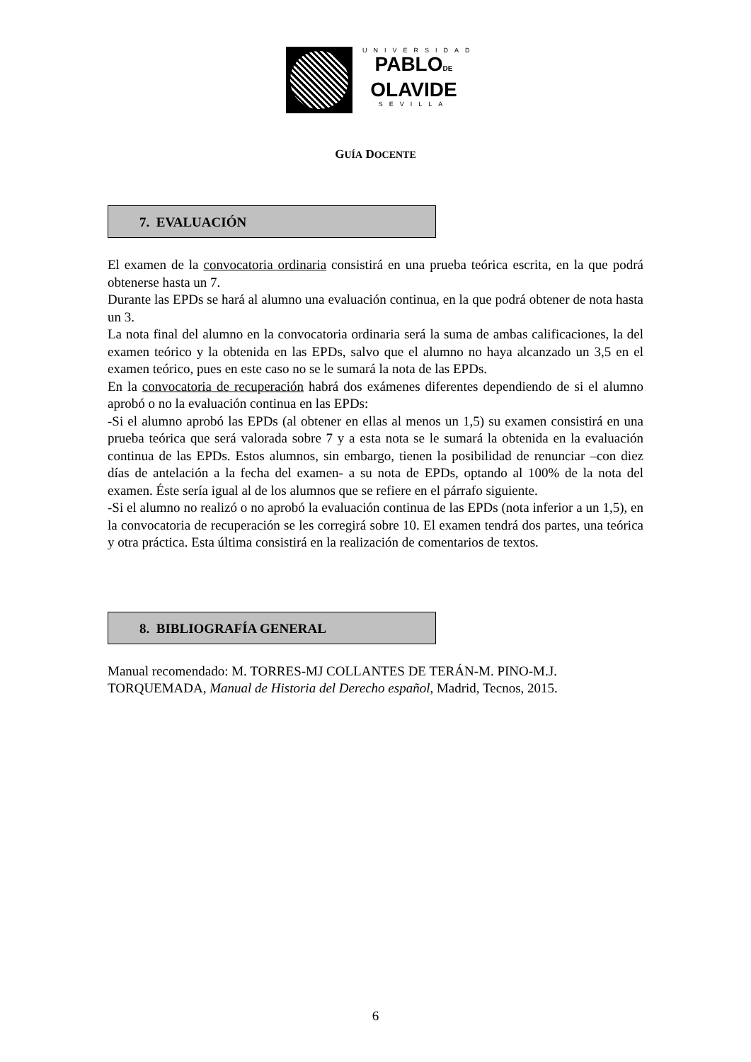UNIVERSIDAD
PABLODE
OLAVIDE
SEVILLA
GUÍA DOCENTE
7. EVALUACIÓN
El examen de la convocatoria ordinaria consistirá en una prueba teórica escrita, en la que podrá obtenerse hasta un 7.
Durante las EPDs se hará al alumno una evaluación continua, en la que podrá obtener de nota hasta un 3.
La nota final del alumno en la convocatoria ordinaria será la suma de ambas calificaciones, la del examen teórico y la obtenida en las EPDs, salvo que el alumno no haya alcanzado un 3,5 en el examen teórico, pues en este caso no se le sumará la nota de las EPDs.
En la convocatoria de recuperación habrá dos exámenes diferentes dependiendo de si el alumno aprobó o no la evaluación continua en las EPDs:
-Si el alumno aprobó las EPDs (al obtener en ellas al menos un 1,5) su examen consistirá en una prueba teórica que será valorada sobre 7 y a esta nota se le sumará la obtenida en la evaluación continua de las EPDs. Estos alumnos, sin embargo, tienen la posibilidad de renunciar –con diez días de antelación a la fecha del examen- a su nota de EPDs, optando al 100% de la nota del examen. Éste sería igual al de los alumnos que se refiere en el párrafo siguiente.
-Si el alumno no realizó o no aprobó la evaluación continua de las EPDs (nota inferior a un 1,5), en la convocatoria de recuperación se les corregirá sobre 10. El examen tendrá dos partes, una teórica y otra práctica. Esta última consistirá en la realización de comentarios de textos.
8. BIBLIOGRAFÍA GENERAL
Manual recomendado: M. TORRES-MJ COLLANTES DE TERÁN-M. PINO-M.J. TORQUEMADA, Manual de Historia del Derecho español, Madrid, Tecnos, 2015.
6